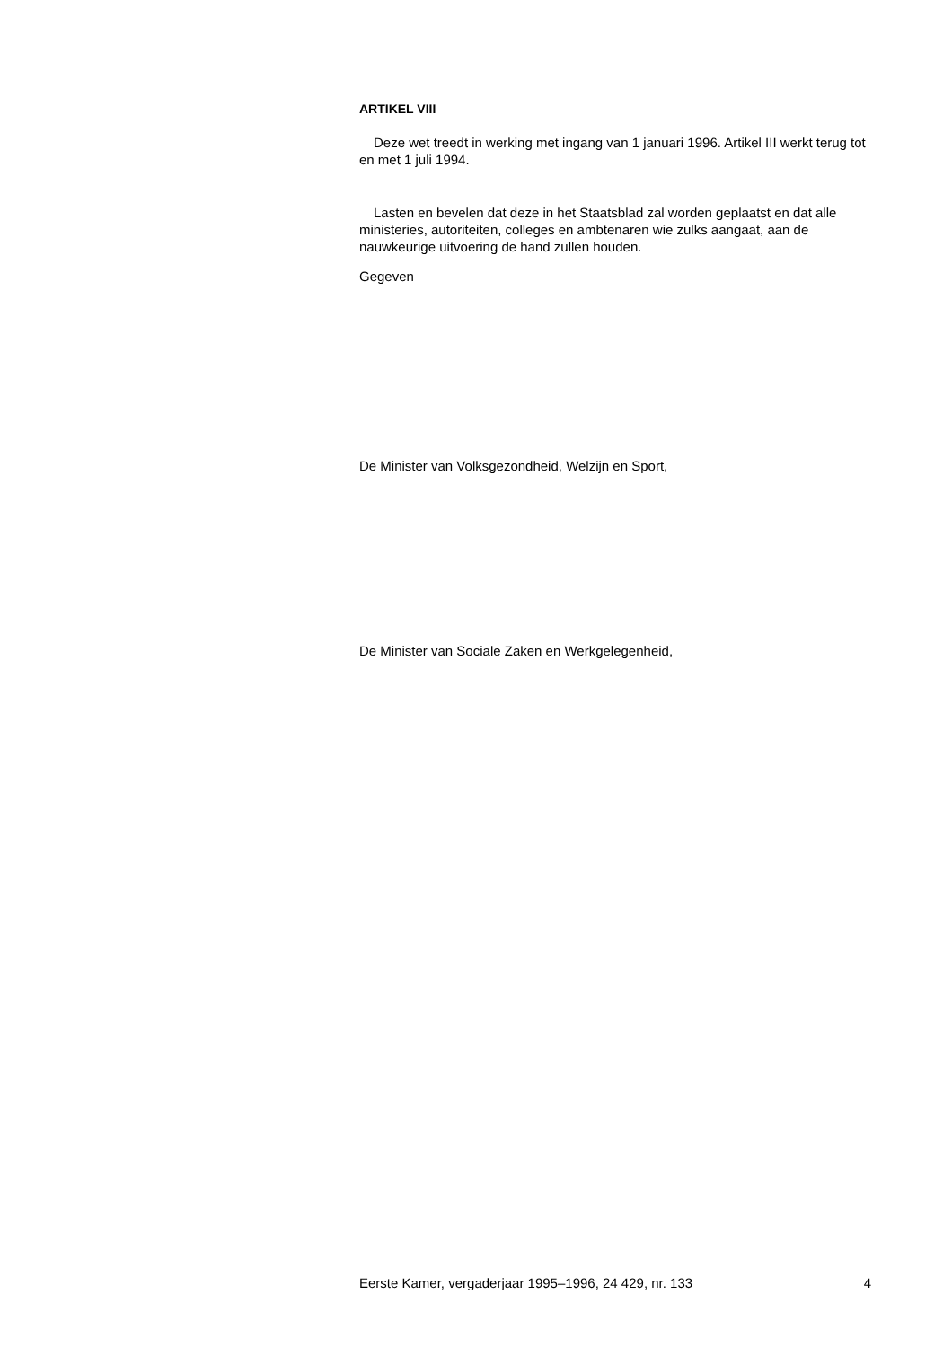ARTIKEL VIII
Deze wet treedt in werking met ingang van 1 januari 1996. Artikel III werkt terug tot en met 1 juli 1994.
Lasten en bevelen dat deze in het Staatsblad zal worden geplaatst en dat alle ministeries, autoriteiten, colleges en ambtenaren wie zulks aangaat, aan de nauwkeurige uitvoering de hand zullen houden.
Gegeven
De Minister van Volksgezondheid, Welzijn en Sport,
De Minister van Sociale Zaken en Werkgelegenheid,
Eerste Kamer, vergaderjaar 1995–1996, 24 429, nr. 133 4